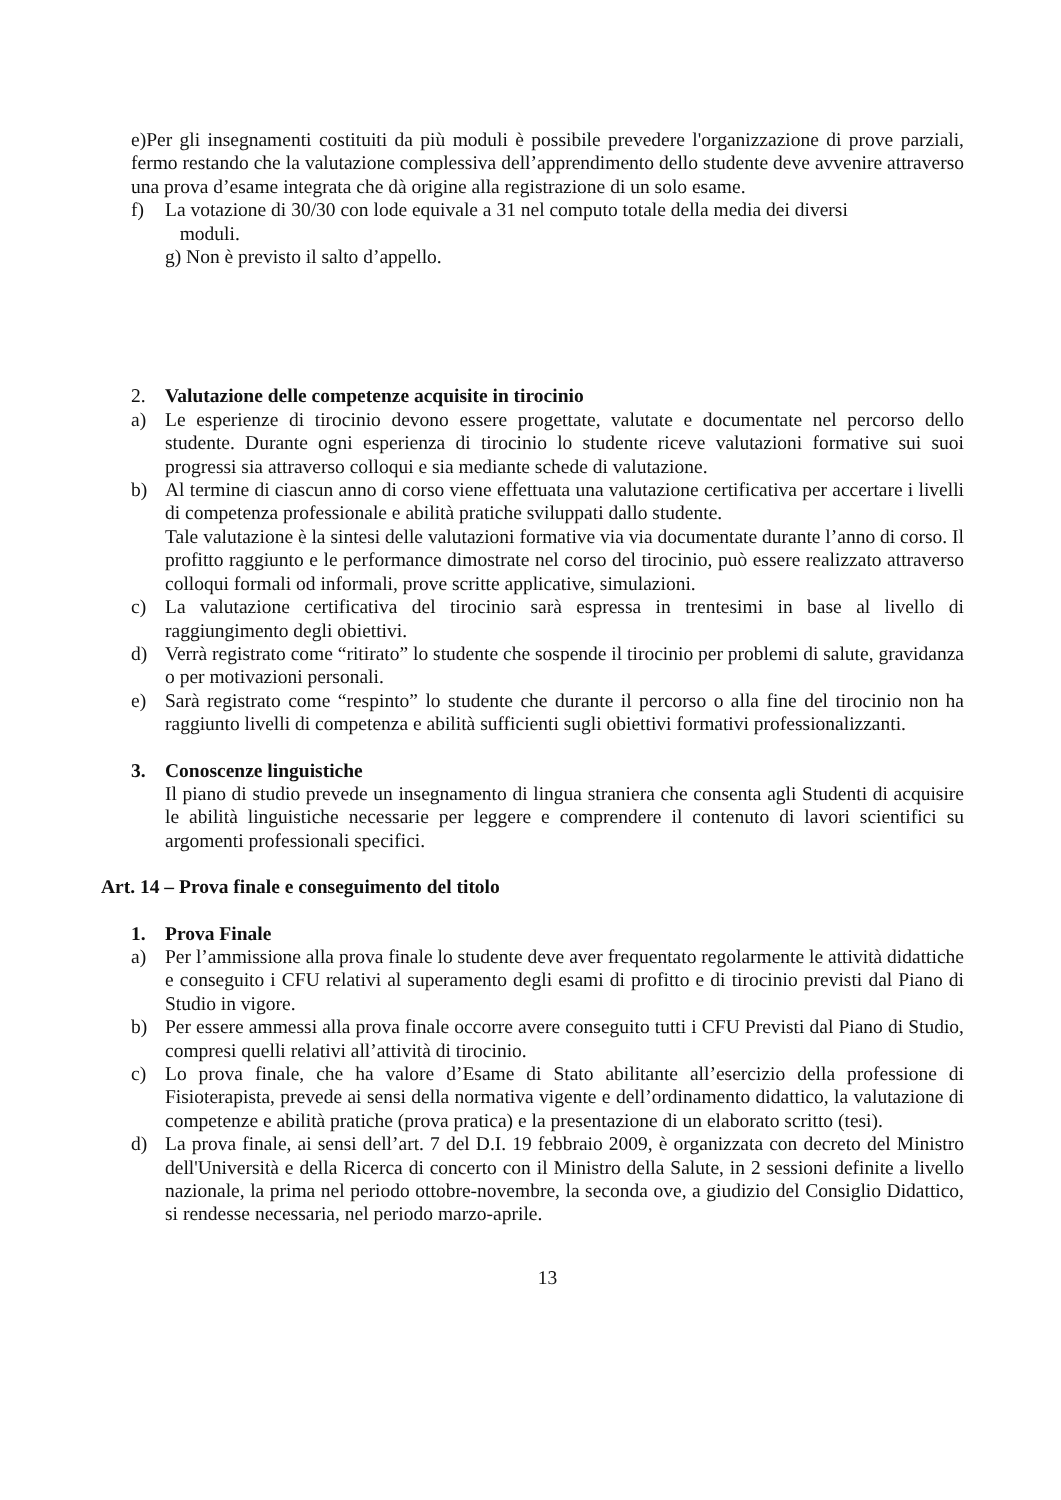e)Per gli insegnamenti costituiti da più moduli è possibile prevedere l'organizzazione di prove parziali, fermo restando che la valutazione complessiva dell’apprendimento dello studente deve avvenire attraverso una prova d’esame integrata che dà origine alla registrazione di un solo esame.
f) La votazione di 30/30 con lode equivale a 31 nel computo totale della media dei diversi
moduli.
g) Non è previsto il salto d’appello.
2. Valutazione delle competenze acquisite in tirocinio
a) Le esperienze di tirocinio devono essere progettate, valutate e documentate nel percorso dello studente. Durante ogni esperienza di tirocinio lo studente riceve valutazioni formative sui suoi progressi sia attraverso colloqui e sia mediante schede di valutazione.
b) Al termine di ciascun anno di corso viene effettuata una valutazione certificativa per accertare i livelli di competenza professionale e abilità pratiche sviluppati dallo studente.
Tale valutazione è la sintesi delle valutazioni formative via via documentate durante l’anno di corso. Il profitto raggiunto e le performance dimostrate nel corso del tirocinio, può essere realizzato attraverso colloqui formali od informali, prove scritte applicative, simulazioni.
c) La valutazione certificativa del tirocinio sarà espressa in trentesimi in base al livello di raggiungimento degli obiettivi.
d) Verrà registrato come “ritirato” lo studente che sospende il tirocinio per problemi di salute, gravidanza o per motivazioni personali.
e) Sarà registrato come “respinto” lo studente che durante il percorso o alla fine del tirocinio non ha raggiunto livelli di competenza e abilità sufficienti sugli obiettivi formativi professionalizzanti.
3. Conoscenze linguistiche
Il piano di studio prevede un insegnamento di lingua straniera che consenta agli Studenti di acquisire le abilità linguistiche necessarie per leggere e comprendere il contenuto di lavori scientifici su argomenti professionali specifici.
Art. 14 – Prova finale e conseguimento del titolo
1. Prova Finale
a) Per l’ammissione alla prova finale lo studente deve aver frequentato regolarmente le attività didattiche e conseguito i CFU relativi al superamento degli esami di profitto e di tirocinio previsti dal Piano di Studio in vigore.
b) Per essere ammessi alla prova finale occorre avere conseguito tutti i CFU Previsti dal Piano di Studio, compresi quelli relativi all’attività di tirocinio.
c) Lo prova finale, che ha valore d’Esame di Stato abilitante all’esercizio della professione di Fisioterapista, prevede ai sensi della normativa vigente e dell’ordinamento didattico, la valutazione di competenze e abilità pratiche (prova pratica) e la presentazione di un elaborato scritto (tesi).
d) La prova finale, ai sensi dell’art. 7 del D.I. 19 febbraio 2009, è organizzata con decreto del Ministro dell'Università e della Ricerca di concerto con il Ministro della Salute, in 2 sessioni definite a livello nazionale, la prima nel periodo ottobre-novembre, la seconda ove, a giudizio del Consiglio Didattico, si rendesse necessaria, nel periodo marzo-aprile.
13